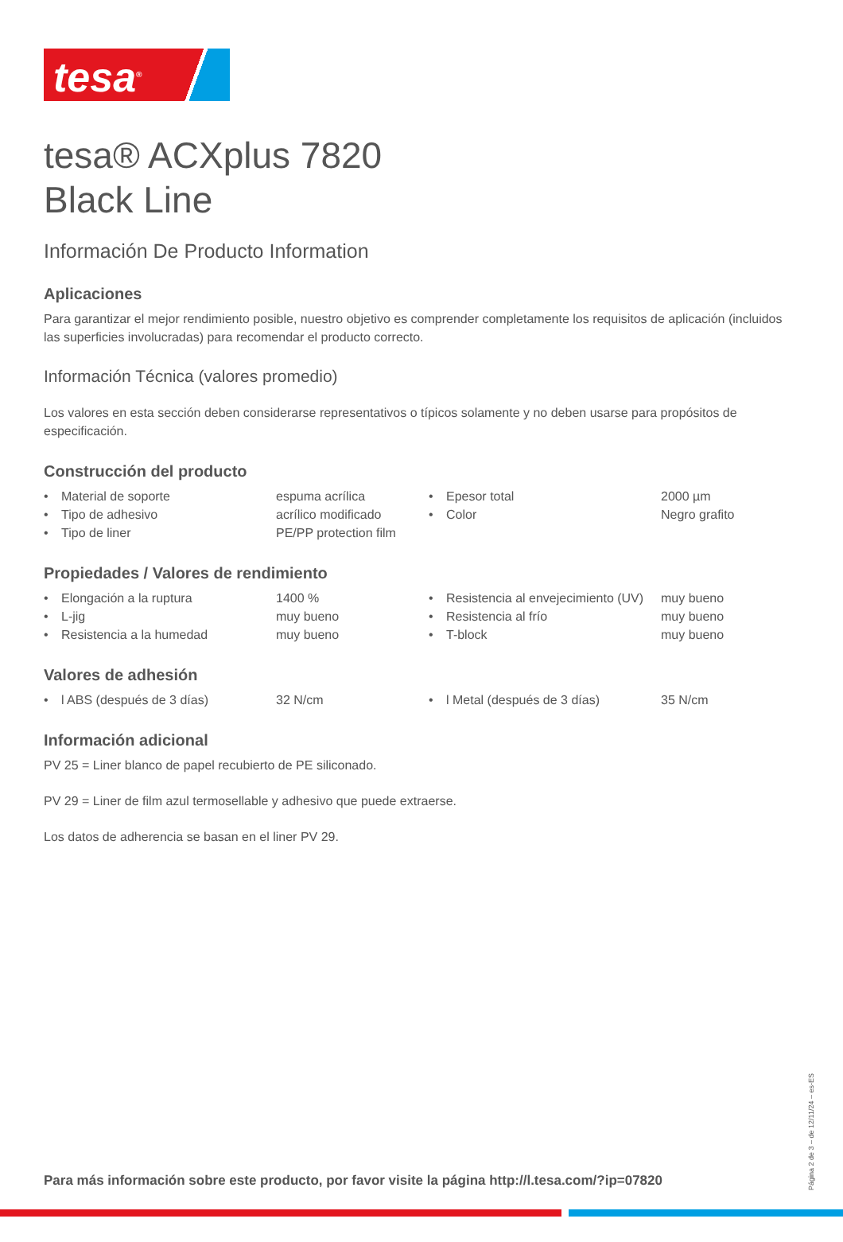tesa<sup>®</sup>
tesa® ACXplus 7820
Black Line
Información De Producto Information
Aplicaciones
Para garantizar el mejor rendimiento posible, nuestro objetivo es comprender completamente los requisitos de aplicación (incluidos las superficies involucradas) para recomendar el producto correcto.
Información Técnica (valores promedio)
Los valores en esta sección deben considerarse representativos o típicos solamente y no deben usarse para propósitos de especificación.
Construcción del producto
| • | Material de soporte | espuma acrílica | • | Epesor total | 2000 µm |
| • | Tipo de adhesivo | acrílico modificado | • | Color | Negro grafito |
| • | Tipo de liner | PE/PP protection film | | | |
Propiedades / Valores de rendimiento
| • | Elongación a la ruptura | 1400 % | • | Resistencia al envejecimiento (UV) | muy bueno |
| • | L-jig | muy bueno | • | Resistencia al frío | muy bueno |
| • | Resistencia a la humedad | muy bueno | • | T-block | muy bueno |
Valores de adhesión
| • | l ABS (después de 3 días) | 32 N/cm | • | l Metal (después de 3 días) | 35 N/cm |
Información adicional
PV 25 = Liner blanco de papel recubierto de PE siliconado.
PV 29 = Liner de film azul termosellable y adhesivo que puede extraerse.
Los datos de adherencia se basan en el liner PV 29.
Para más información sobre este producto, por favor visite la página http://l.tesa.com/?ip=07820
Página 2 de 3 – de 12/11/24 – es-ES